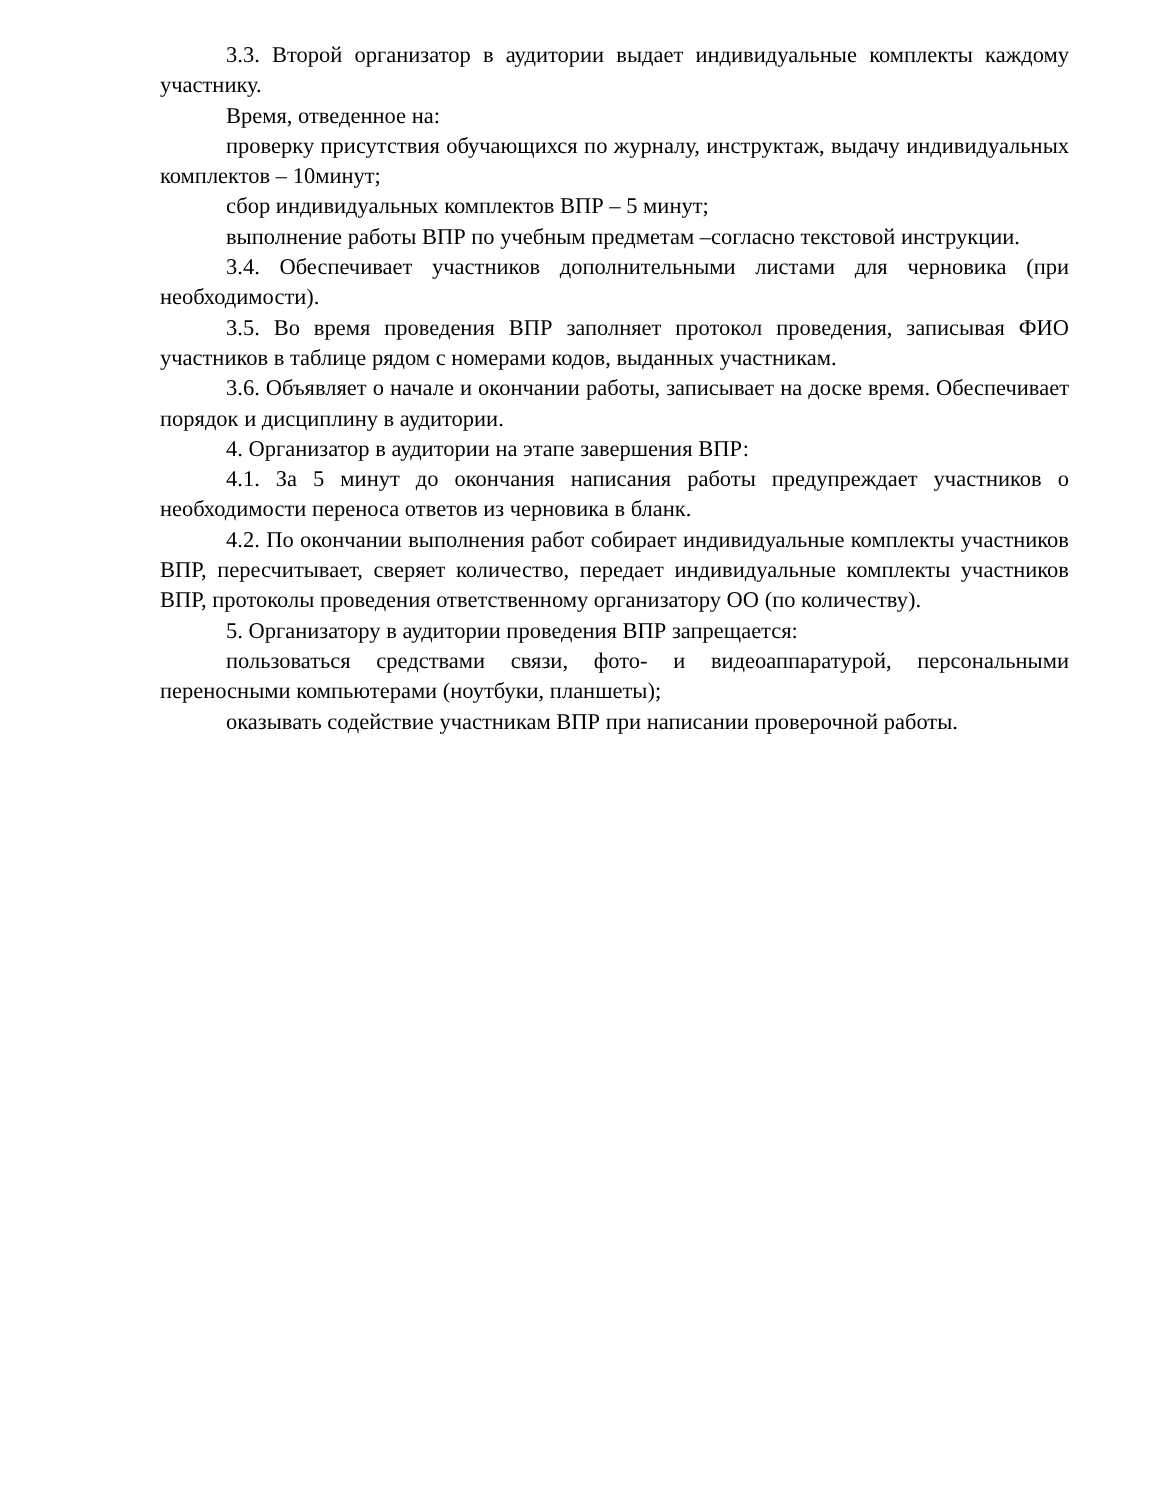3.3. Второй организатор в аудитории выдает индивидуальные комплекты каждому участнику.
Время, отведенное на:
проверку присутствия обучающихся по журналу, инструктаж, выдачу индивидуальных комплектов – 10минут;
сбор индивидуальных комплектов ВПР – 5 минут;
выполнение работы ВПР по учебным предметам –согласно текстовой инструкции.
3.4. Обеспечивает участников дополнительными листами для черновика (при необходимости).
3.5. Во время проведения ВПР заполняет протокол проведения, записывая ФИО участников в таблице рядом с номерами кодов, выданных участникам.
3.6. Объявляет о начале и окончании работы, записывает на доске время. Обеспечивает порядок и дисциплину в аудитории.
4. Организатор в аудитории на этапе завершения ВПР:
4.1. За 5 минут до окончания написания работы предупреждает участников о необходимости переноса ответов из черновика в бланк.
4.2. По окончании выполнения работ собирает индивидуальные комплекты участников ВПР, пересчитывает, сверяет количество, передает индивидуальные комплекты участников ВПР, протоколы проведения ответственному организатору ОО (по количеству).
5. Организатору в аудитории проведения ВПР запрещается:
пользоваться средствами связи, фото- и видеоаппаратурой, персональными переносными компьютерами (ноутбуки, планшеты);
оказывать содействие участникам ВПР при написании проверочной работы.